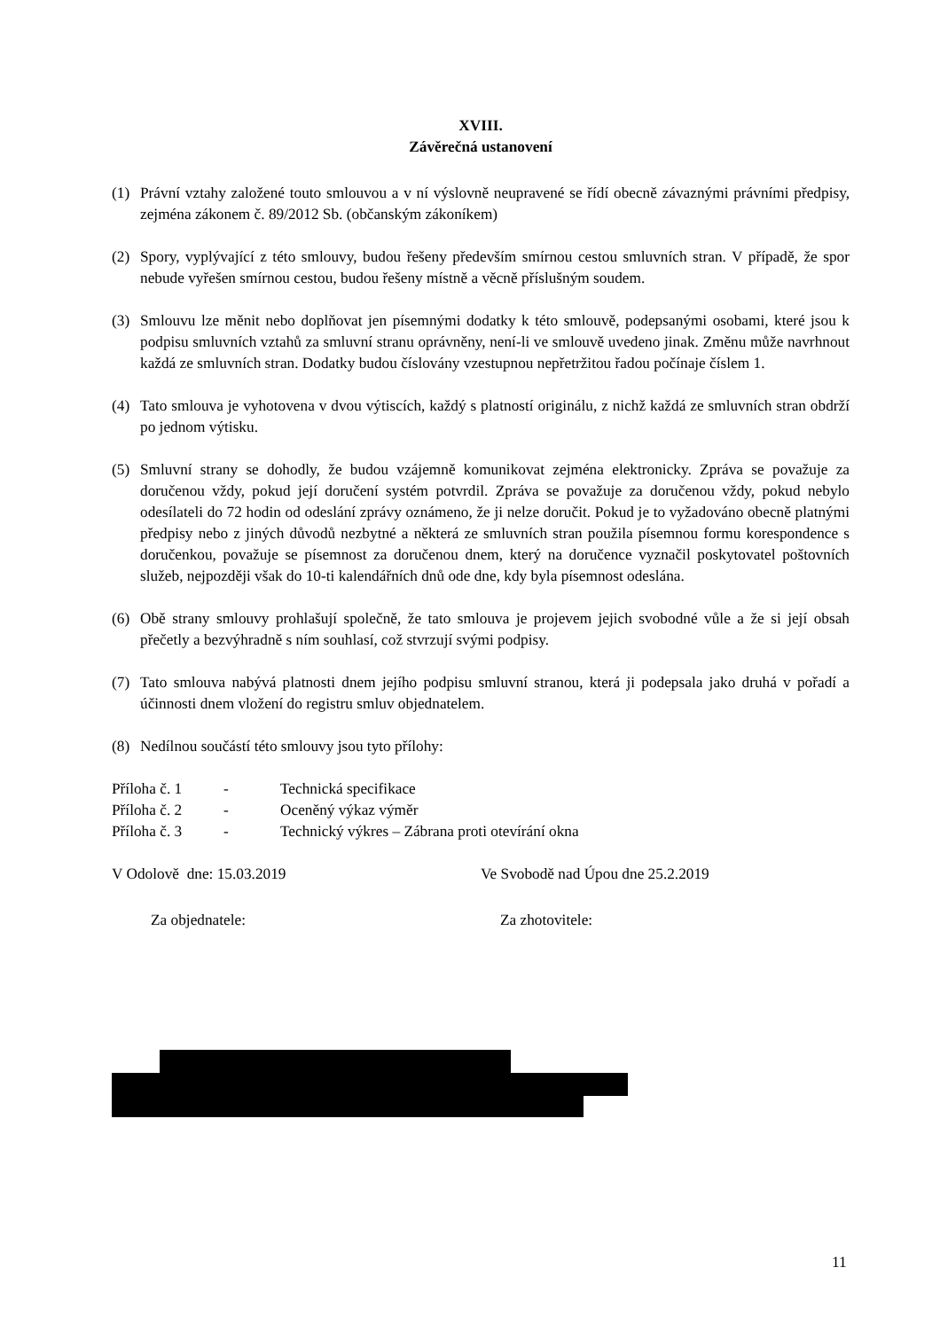XVIII.
Závěrečná ustanovení
(1) Právní vztahy založené touto smlouvou a v ní výslovně neupravené se řídí obecně závaznými právními předpisy, zejména zákonem č. 89/2012 Sb. (občanským zákoníkem)
(2) Spory, vyplývající z této smlouvy, budou řešeny především smírnou cestou smluvních stran. V případě, že spor nebude vyřešen smírnou cestou, budou řešeny místně a věcně příslušným soudem.
(3) Smlouvu lze měnit nebo doplňovat jen písemnými dodatky k této smlouvě, podepsanými osobami, které jsou k podpisu smluvních vztahů za smluvní stranu oprávněny, není-li ve smlouvě uvedeno jinak. Změnu může navrhnout každá ze smluvních stran. Dodatky budou číslovány vzestupnou nepřetržitou řadou počínaje číslem 1.
(4) Tato smlouva je vyhotovena v dvou výtiscích, každý s platností originálu, z nichž každá ze smluvních stran obdrží po jednom výtisku.
(5) Smluvní strany se dohodly, že budou vzájemně komunikovat zejména elektronicky. Zpráva se považuje za doručenou vždy, pokud její doručení systém potvrdil. Zpráva se považuje za doručenou vždy, pokud nebylo odesílateli do 72 hodin od odeslání zprávy oznámeno, že ji nelze doručit. Pokud je to vyžadováno obecně platnými předpisy nebo z jiných důvodů nezbytné a některá ze smluvních stran použila písemnou formu korespondence s doručenkou, považuje se písemnost za doručenou dnem, který na doručence vyznačil poskytovatel poštovních služeb, nejpozději však do 10-ti kalendářních dnů ode dne, kdy byla písemnost odeslána.
(6) Obě strany smlouvy prohlašují společně, že tato smlouva je projevem jejich svobodné vůle a že si její obsah přečetly a bezvýhradně s ním souhlasí, což stvrzují svými podpisy.
(7) Tato smlouva nabývá platnosti dnem jejího podpisu smluvní stranou, která ji podepsala jako druhá v pořadí a účinnosti dnem vložení do registru smluv objednatelem.
(8) Nedílnou součástí této smlouvy jsou tyto přílohy:
Příloha č. 1 - Technická specifikace
Příloha č. 2 - Oceněný výkaz výměr
Příloha č. 3 - Technický výkres – Zábrana proti otevírání okna
V Odolově dne: 15.03.2019 Ve Svobodě nad Úpou dne 25.2.2019
Za objednatele: Za zhotovitele:
11